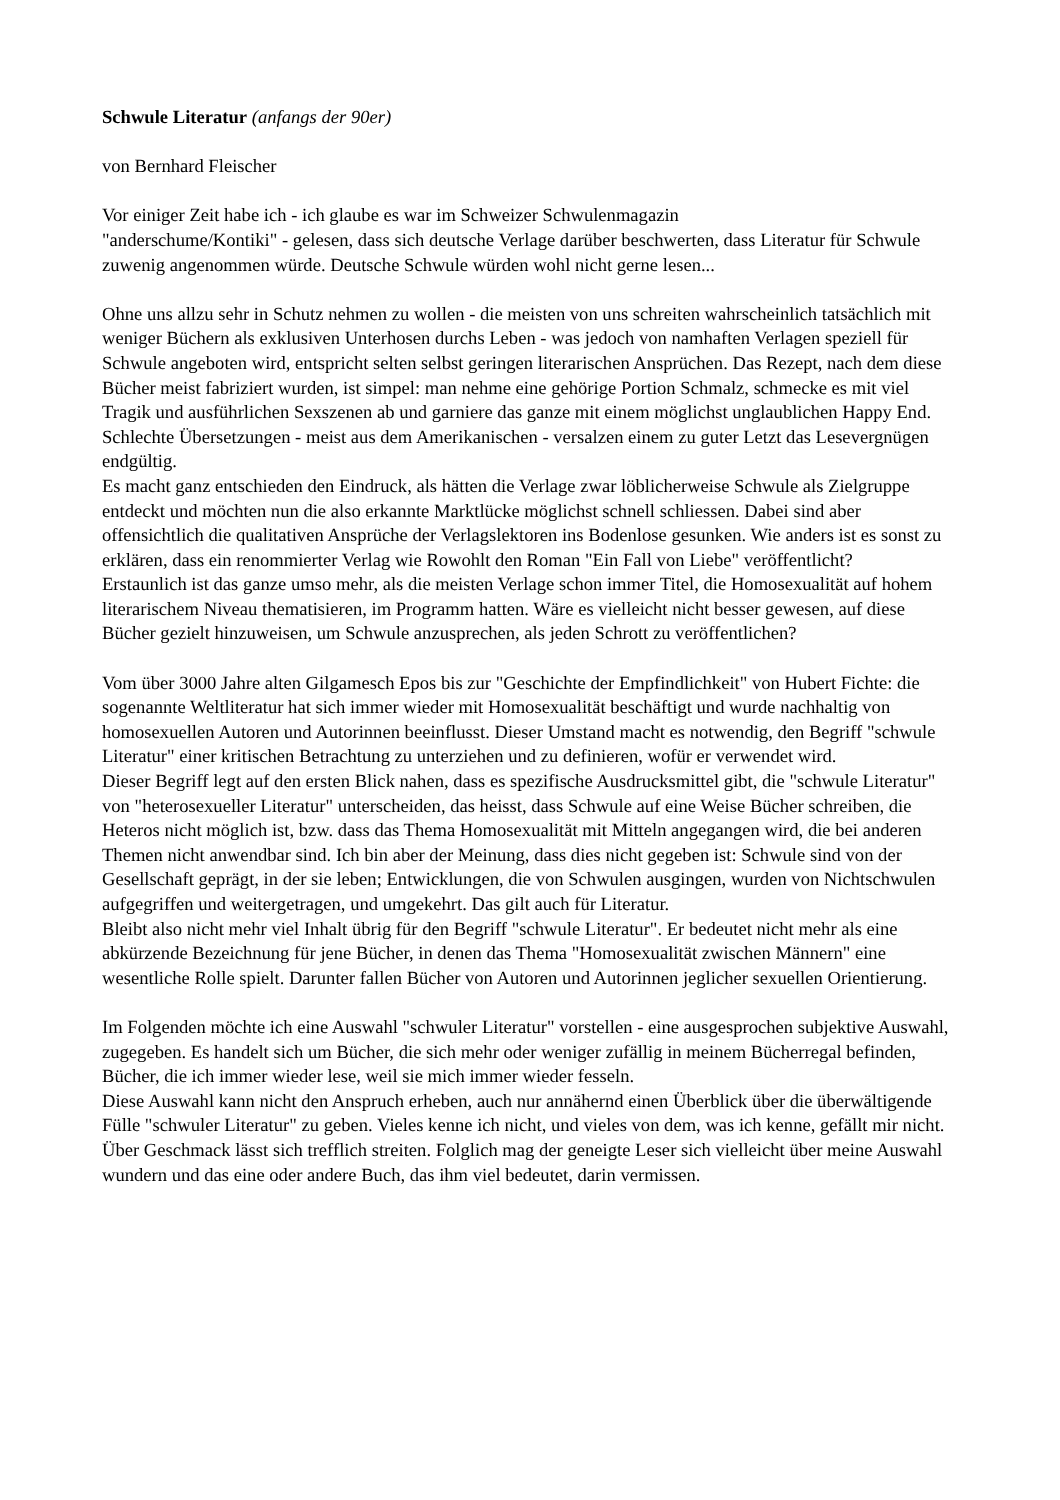Schwule Literatur (anfangs der 90er)
von Bernhard Fleischer
Vor einiger Zeit habe ich - ich glaube es war im Schweizer Schwulenmagazin
"anderschume/Kontiki" - gelesen, dass sich deutsche Verlage darüber beschwerten, dass Literatur für Schwule zuwenig angenommen würde. Deutsche Schwule würden wohl nicht gerne lesen...
Ohne uns allzu sehr in Schutz nehmen zu wollen - die meisten von uns schreiten wahrscheinlich tatsächlich mit weniger Büchern als exklusiven Unterhosen durchs Leben - was jedoch von namhaften Verlagen speziell für Schwule angeboten wird, entspricht selten selbst geringen literarischen Ansprüchen. Das Rezept, nach dem diese Bücher meist fabriziert wurden, ist simpel: man nehme eine gehörige Portion Schmalz, schmecke es mit viel Tragik und ausführlichen Sexszenen ab und garniere das ganze mit einem möglichst unglaublichen Happy End. Schlechte Übersetzungen - meist aus dem Amerikanischen - versalzen einem zu guter Letzt das Lesevergnügen endgültig.
Es macht ganz entschieden den Eindruck, als hätten die Verlage zwar löblicherweise Schwule als Zielgruppe entdeckt und möchten nun die also erkannte Marktlücke möglichst schnell schliessen. Dabei sind aber offensichtlich die qualitativen Ansprüche der Verlagslektoren ins Bodenlose gesunken. Wie anders ist es sonst zu erklären, dass ein renommierter Verlag wie Rowohlt den Roman "Ein Fall von Liebe" veröffentlicht?
Erstaunlich ist das ganze umso mehr, als die meisten Verlage schon immer Titel, die Homosexualität auf hohem literarischem Niveau thematisieren, im Programm hatten. Wäre es vielleicht nicht besser gewesen, auf diese Bücher gezielt hinzuweisen, um Schwule anzusprechen, als jeden Schrott zu veröffentlichen?
Vom über 3000 Jahre alten Gilgamesch Epos bis zur "Geschichte der Empfindlichkeit" von Hubert Fichte: die sogenannte Weltliteratur hat sich immer wieder mit Homosexualität beschäftigt und wurde nachhaltig von homosexuellen Autoren und Autorinnen beeinflusst. Dieser Umstand macht es notwendig, den Begriff "schwule Literatur" einer kritischen Betrachtung zu unterziehen und zu definieren, wofür er verwendet wird.
Dieser Begriff legt auf den ersten Blick nahen, dass es spezifische Ausdrucksmittel gibt, die "schwule Literatur" von "heterosexueller Literatur" unterscheiden, das heisst, dass Schwule auf eine Weise Bücher schreiben, die Heteros nicht möglich ist, bzw. dass das Thema Homosexualität mit Mitteln angegangen wird, die bei anderen Themen nicht anwendbar sind. Ich bin aber der Meinung, dass dies nicht gegeben ist: Schwule sind von der Gesellschaft geprägt, in der sie leben; Entwicklungen, die von Schwulen ausgingen, wurden von Nichtschwulen aufgegriffen und weitergetragen, und umgekehrt. Das gilt auch für Literatur.
Bleibt also nicht mehr viel Inhalt übrig für den Begriff "schwule Literatur". Er bedeutet nicht mehr als eine abkürzende Bezeichnung für jene Bücher, in denen das Thema "Homosexualität zwischen Männern" eine wesentliche Rolle spielt. Darunter fallen Bücher von Autoren und Autorinnen jeglicher sexuellen Orientierung.
Im Folgenden möchte ich eine Auswahl "schwuler Literatur" vorstellen - eine ausgesprochen subjektive Auswahl, zugegeben. Es handelt sich um Bücher, die sich mehr oder weniger zufällig in meinem Bücherregal befinden, Bücher, die ich immer wieder lese, weil sie mich immer wieder fesseln.
Diese Auswahl kann nicht den Anspruch erheben, auch nur annähernd einen Überblick über die überwältigende Fülle "schwuler Literatur" zu geben. Vieles kenne ich nicht, und vieles von dem, was ich kenne, gefällt mir nicht.
Über Geschmack lässt sich trefflich streiten. Folglich mag der geneigte Leser sich vielleicht über meine Auswahl wundern und das eine oder andere Buch, das ihm viel bedeutet, darin vermissen.